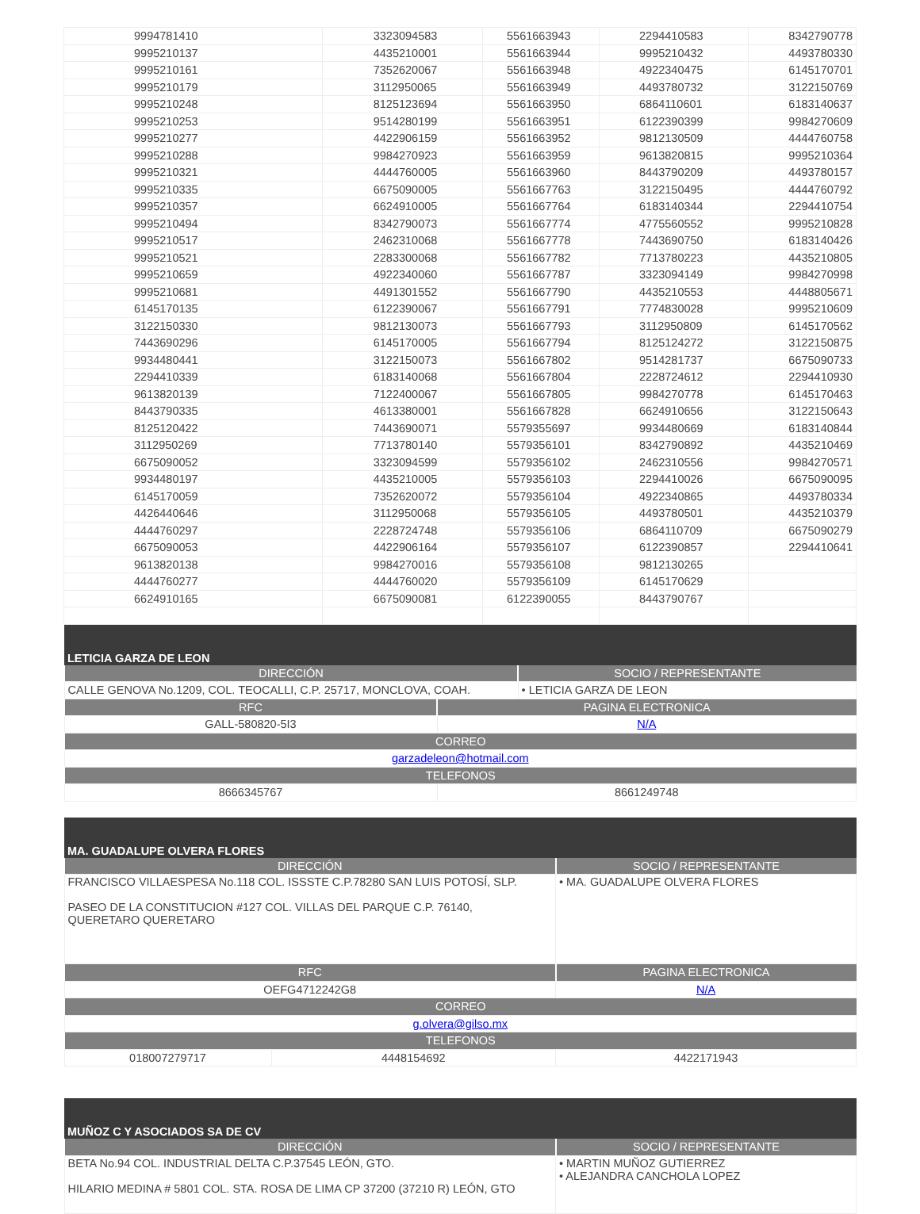| 9994781410 | 3323094583 | 5561663943 | 2294410583 | 8342790778 |
| 9995210137 | 4435210001 | 5561663944 | 9995210432 | 4493780330 |
| 9995210161 | 7352620067 | 5561663948 | 4922340475 | 6145170701 |
| 9995210179 | 3112950065 | 5561663949 | 4493780732 | 3122150769 |
| 9995210248 | 8125123694 | 5561663950 | 6864110601 | 6183140637 |
| 9995210253 | 9514280199 | 5561663951 | 6122390399 | 9984270609 |
| 9995210277 | 4422906159 | 5561663952 | 9812130509 | 4444760758 |
| 9995210288 | 9984270923 | 5561663959 | 9613820815 | 9995210364 |
| 9995210321 | 4444760005 | 5561663960 | 8443790209 | 4493780157 |
| 9995210335 | 6675090005 | 5561667763 | 3122150495 | 4444760792 |
| 9995210357 | 6624910005 | 5561667764 | 6183140344 | 2294410754 |
| 9995210494 | 8342790073 | 5561667774 | 4775560552 | 9995210828 |
| 9995210517 | 2462310068 | 5561667778 | 7443690750 | 6183140426 |
| 9995210521 | 2283300068 | 5561667782 | 7713780223 | 4435210805 |
| 9995210659 | 4922340060 | 5561667787 | 3323094149 | 9984270998 |
| 9995210681 | 4491301552 | 5561667790 | 4435210553 | 4448805671 |
| 6145170135 | 6122390067 | 5561667791 | 7774830028 | 9995210609 |
| 3122150330 | 9812130073 | 5561667793 | 3112950809 | 6145170562 |
| 7443690296 | 6145170005 | 5561667794 | 8125124272 | 3122150875 |
| 9934480441 | 3122150073 | 5561667802 | 9514281737 | 6675090733 |
| 2294410339 | 6183140068 | 5561667804 | 2228724612 | 2294410930 |
| 9613820139 | 7122400067 | 5561667805 | 9984270778 | 6145170463 |
| 8443790335 | 4613380001 | 5561667828 | 6624910656 | 3122150643 |
| 8125120422 | 7443690071 | 5579355697 | 9934480669 | 6183140844 |
| 3112950269 | 7713780140 | 5579356101 | 8342790892 | 4435210469 |
| 6675090052 | 3323094599 | 5579356102 | 2462310556 | 9984270571 |
| 9934480197 | 4435210005 | 5579356103 | 2294410026 | 6675090095 |
| 6145170059 | 7352620072 | 5579356104 | 4922340865 | 4493780334 |
| 4426440646 | 3112950068 | 5579356105 | 4493780501 | 4435210379 |
| 4444760297 | 2228724748 | 5579356106 | 6864110709 | 6675090279 |
| 6675090053 | 4422906164 | 5579356107 | 6122390857 | 2294410641 |
| 9613820138 | 9984270016 | 5579356108 | 9812130265 | |
| 4444760277 | 4444760020 | 5579356109 | 6145170629 | |
| 6624910165 | 6675090081 | 6122390055 | 8443790767 | |
| LETICIA GARZA DE LEON | | |
| --- | --- | --- |
| DIRECCIÓN | | SOCIO / REPRESENTANTE |
| CALLE GENOVA No.1209, COL. TEOCALLI, C.P. 25717, MONCLOVA, COAH. | | • LETICIA GARZA DE LEON |
| RFC | PAGINA ELECTRONICA | |
| GALL-580820-5I3 | N/A | |
| CORREO | | |
| garzadeleon@hotmail.com | | |
| TELEFONOS | | |
| 8666345767 | 8661249748 | |
| MA. GUADALUPE OLVERA FLORES | | | |
| --- | --- | --- | --- |
| DIRECCIÓN | | | SOCIO / REPRESENTANTE |
| FRANCISCO VILLAESPESA No.118 COL. ISSSTE C.P.78280 SAN LUIS POTOSÍ, SLP. PASEO DE LA CONSTITUCION #127 COL. VILLAS DEL PARQUE C.P. 76140, QUERETARO QUERETARO | | | • MA. GUADALUPE OLVERA FLORES |
| RFC | | PAGINA ELECTRONICA | |
| OEFG4712242G8 | | N/A | |
| CORREO | | | |
| g.olvera@gilso.mx | | | |
| TELEFONOS | | | |
| 018007279717 | 4448154692 | | 4422171943 |
| MUÑOZ C Y ASOCIADOS SA DE CV | |
| --- | --- |
| DIRECCIÓN | SOCIO / REPRESENTANTE |
| BETA No.94 COL. INDUSTRIAL DELTA C.P.37545 LEÓN, GTO. HILARIO MEDINA # 5801 COL. STA. ROSA DE LIMA CP 37200 (37210 R) LEÓN, GTO | • MARTIN MUÑOZ GUTIERREZ • ALEJANDRA CANCHOLA LOPEZ |